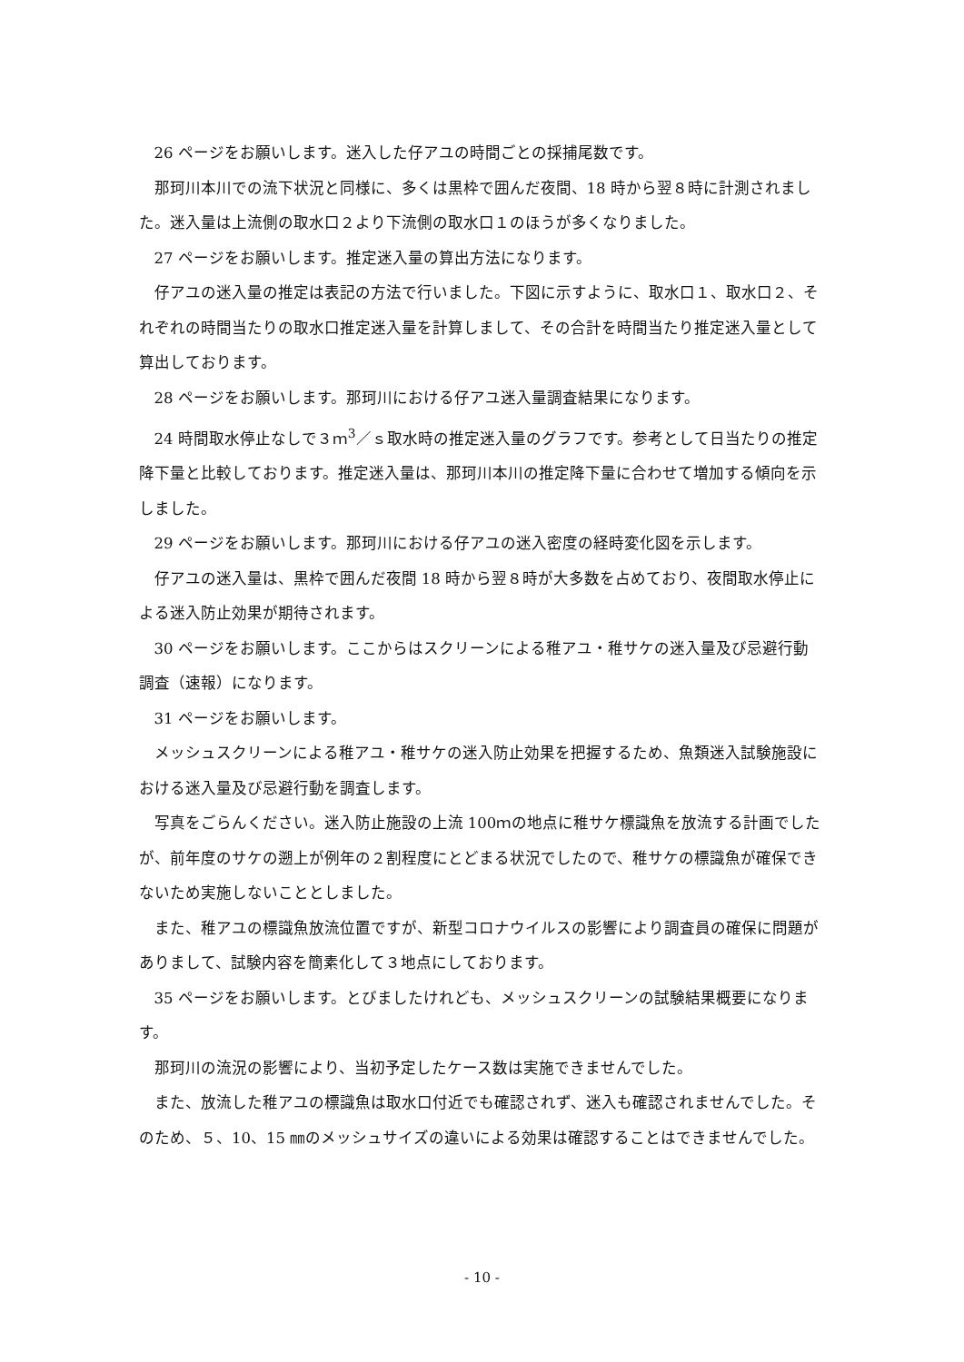26 ページをお願いします。迷入した仔アユの時間ごとの採捕尾数です。
那珂川本川での流下状況と同様に、多くは黒枠で囲んだ夜間、18 時から翌８時に計測されました。迷入量は上流側の取水口２より下流側の取水口１のほうが多くなりました。
27 ページをお願いします。推定迷入量の算出方法になります。
仔アユの迷入量の推定は表記の方法で行いました。下図に示すように、取水口１、取水口２、それぞれの時間当たりの取水口推定迷入量を計算しまして、その合計を時間当たり推定迷入量として算出しております。
28 ページをお願いします。那珂川における仔アユ迷入量調査結果になります。
24 時間取水停止なしで３ｍ<sup>3</sup>／ｓ取水時の推定迷入量のグラフです。参考として日当たりの推定降下量と比較しております。推定迷入量は、那珂川本川の推定降下量に合わせて増加する傾向を示しました。
29 ページをお願いします。那珂川における仔アユの迷入密度の経時変化図を示します。
仔アユの迷入量は、黒枠で囲んだ夜間 18 時から翌８時が大多数を占めており、夜間取水停止による迷入防止効果が期待されます。
30 ページをお願いします。ここからはスクリーンによる稚アユ・稚サケの迷入量及び忌避行動調査（速報）になります。
31 ページをお願いします。
メッシュスクリーンによる稚アユ・稚サケの迷入防止効果を把握するため、魚類迷入試験施設における迷入量及び忌避行動を調査します。
写真をごらんください。迷入防止施設の上流 100ｍの地点に稚サケ標識魚を放流する計画でしたが、前年度のサケの遡上が例年の２割程度にとどまる状況でしたので、稚サケの標識魚が確保できないため実施しないこととしました。
また、稚アユの標識魚放流位置ですが、新型コロナウイルスの影響により調査員の確保に問題がありまして、試験内容を簡素化して３地点にしております。
35 ページをお願いします。とびましたけれども、メッシュスクリーンの試験結果概要になります。
那珂川の流況の影響により、当初予定したケース数は実施できませんでした。
また、放流した稚アユの標識魚は取水口付近でも確認されず、迷入も確認されませんでした。そのため、５、10、15 ㎜のメッシュサイズの違いによる効果は確認することはできませんでした。
- 10 -